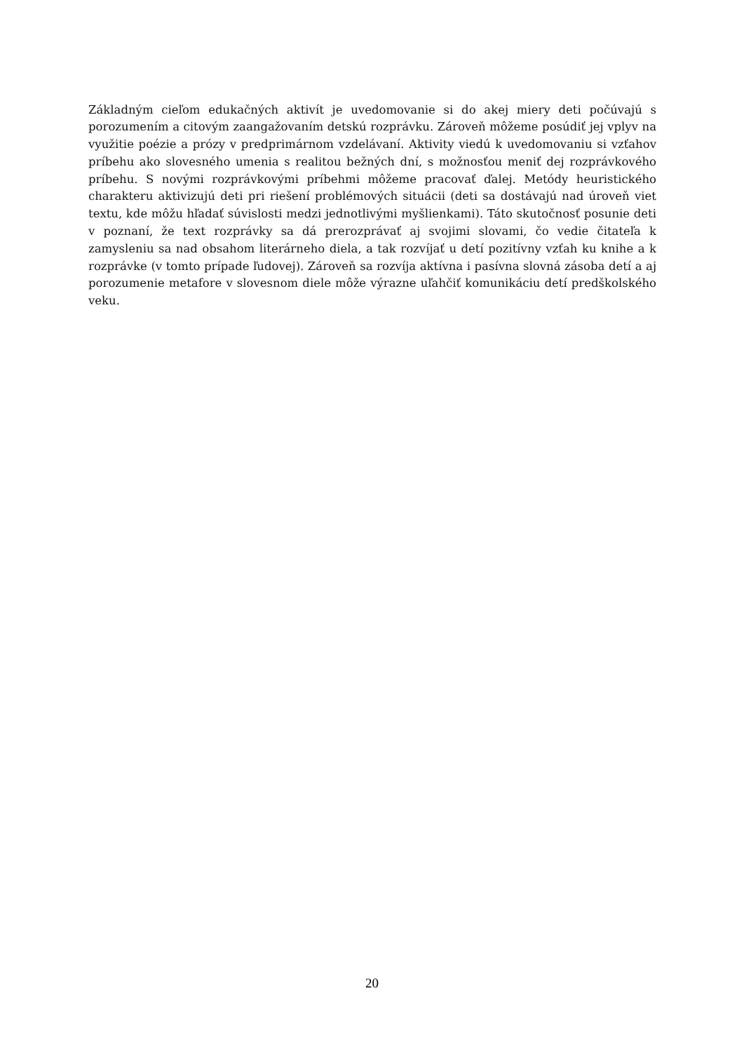Základným cieľom edukačných aktivít je uvedomovanie si do akej miery deti počúvajú s porozumením a citovým zaangažovaním detskú rozprávku. Zároveň môžeme posúdiť jej vplyv na využitie poézie a prózy v predprimárnom vzdelávaní. Aktivity viedú k uvedomovaniu si vzťahov príbehu ako slovesného umenia s realitou bežných dní, s možnosťou meniť dej rozprávkového príbehu. S novými rozprávkovými príbehmi môžeme pracovať ďalej. Metódy heuristického charakteru aktivizujú deti pri riešení problémových situácii (deti sa dostávajú nad úroveň viet textu, kde môžu hľadať súvislosti medzi jednotlivými myšlienkami). Táto skutočnosť posunie deti v poznaní, že text rozprávky sa dá prerozprávať aj svojimi slovami, čo vedie čitateľa k zamysleniu sa nad obsahom literárneho diela, a tak rozvíjať u detí pozitívny vzťah ku knihe a k rozprávke (v tomto prípade ľudovej). Zároveň sa rozvíja aktívna i pasívna slovná zásoba detí a aj porozumenie metafore v slovesnom diele môže výrazne uľahčiť komunikáciu detí predškolského veku.
20